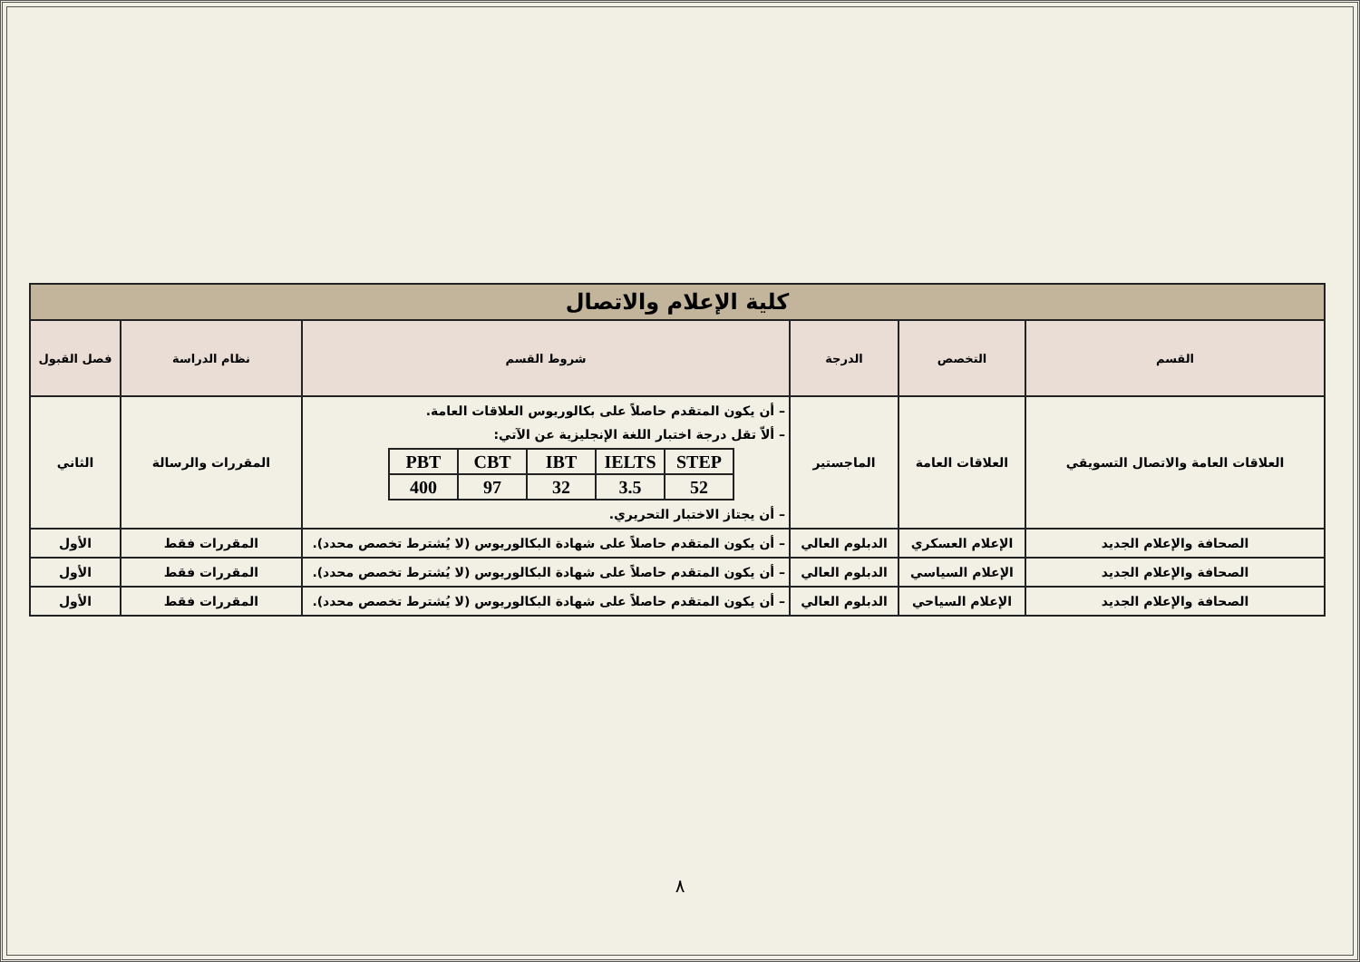| كلية الإعلام والاتصال | | | | | |
| القسم | التخصص | الدرجة | شروط القسم | نظام الدراسة | فصل القبول |
| العلاقات العامة والاتصال التسويقي | العلاقات العامة | الماجستير | – أن يكون المتقدم حاصلاً على بكالوريوس العلاقات العامة. – ألاّ تقل درجة اختبار اللغة الإنجليزية عن الآتي: / PBT / CBT / IBT / IELTS / STEP / / 400 / 97 / 32 / 3.5 / 52 / – أن يجتاز الاختبار التحريري. | المقررات والرسالة | الثاني |
| الصحافة والإعلام الجديد | الإعلام العسكري | الدبلوم العالي | – أن يكون المتقدم حاصلاً على شهادة البكالوريوس (لا يُشترط تخصص محدد). | المقررات فقط | الأول |
| الصحافة والإعلام الجديد | الإعلام السياسي | الدبلوم العالي | – أن يكون المتقدم حاصلاً على شهادة البكالوريوس (لا يُشترط تخصص محدد). | المقررات فقط | الأول |
| الصحافة والإعلام الجديد | الإعلام السياحي | الدبلوم العالي | – أن يكون المتقدم حاصلاً على شهادة البكالوريوس (لا يُشترط تخصص محدد). | المقررات فقط | الأول |
٨